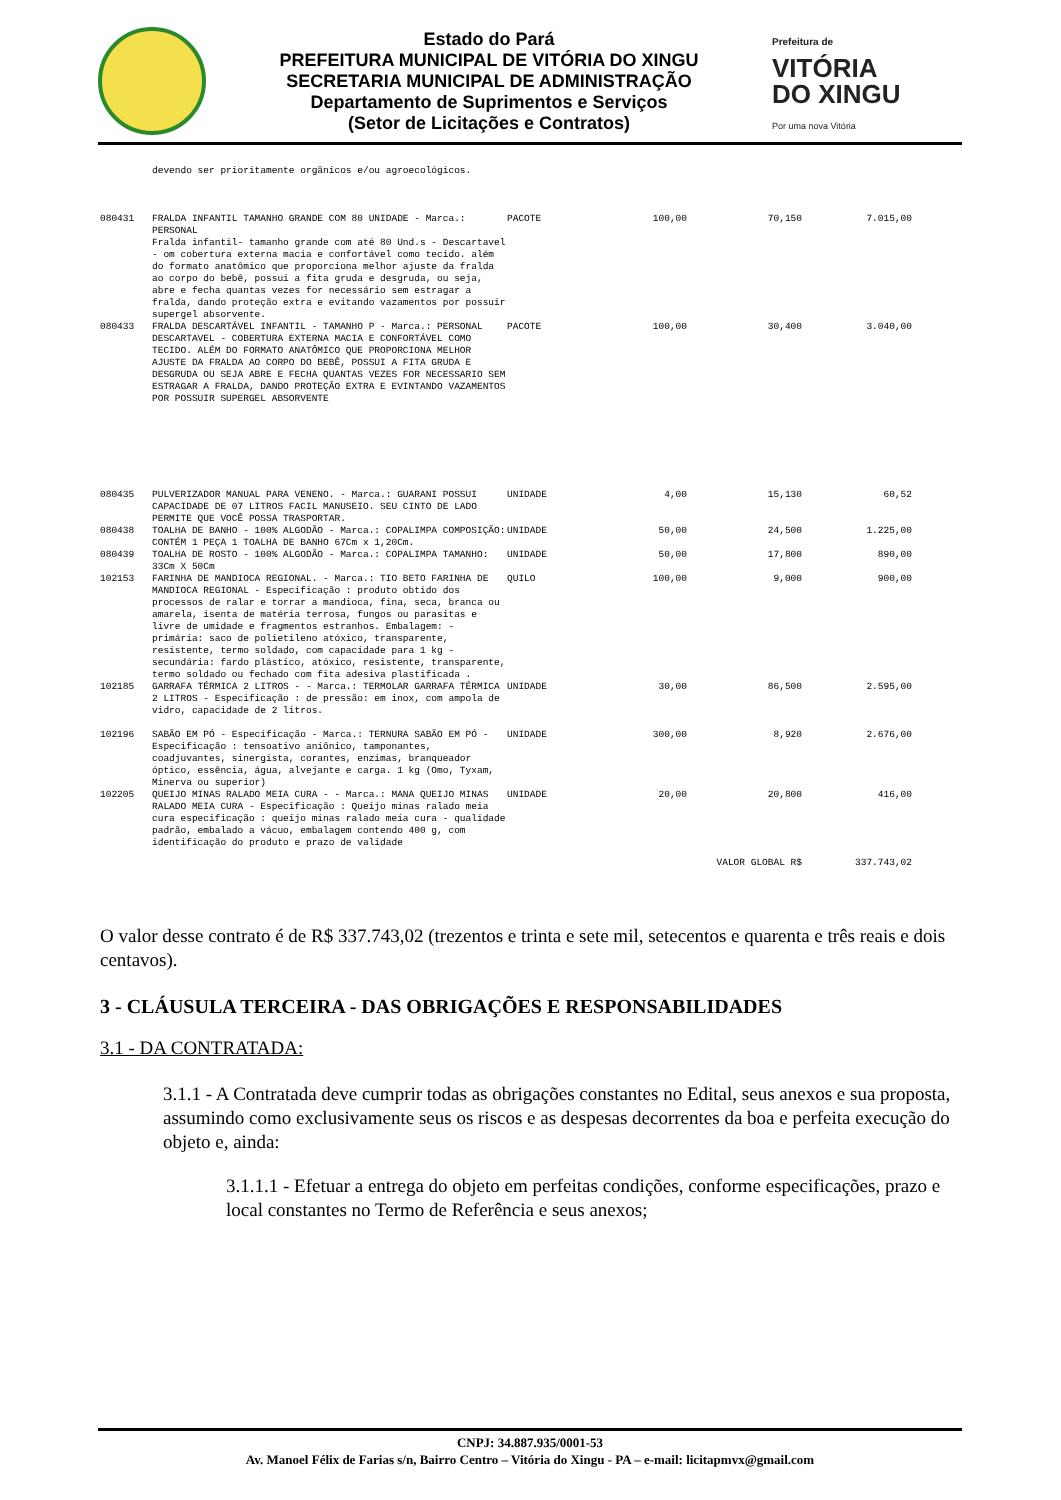Estado do Pará
PREFEITURA MUNICIPAL DE VITÓRIA DO XINGU
SECRETARIA MUNICIPAL DE ADMINISTRAÇÃO
Departamento de Suprimentos e Serviços
(Setor de Licitações e Contratos)
Prefeitura de
VITÓRIA
DO XINGU
Por uma nova Vitória
| | devendo ser prioritamente orgânicos e/ou agroecológicos. | | | | |
| 080431 | FRALDA INFANTIL TAMANHO GRANDE COM 80 UNIDADE - Marca.: PERSONAL Fralda infantil- tamanho grande com até 80 Und.s - Descartavel - om cobertura externa macia e confortável como tecido. além do formato anatômico que proporciona melhor ajuste da fralda ao corpo do bebê, possui a fita gruda e desgruda, ou seja, abre e fecha quantas vezes for necessário sem estragar a fralda, dando proteção extra e evitando vazamentos por possuir supergel absorvente. | PACOTE | 100,00 | 70,150 | 7.015,00 |
| 080433 | FRALDA DESCARTÁVEL INFANTIL - TAMANHO P - Marca.: PERSONAL DESCARTAVEL - COBERTURA EXTERNA MACIA E CONFORTÁVEL COMO TECIDO. ALÉM DO FORMATO ANATÔMICO QUE PROPORCIONA MELHOR AJUSTE DA FRALDA AO CORPO DO BEBÊ, POSSUI A FITA GRUDA E DESGRUDA OU SEJA ABRE E FECHA QUANTAS VEZES FOR NECESSARIO SEM ESTRAGAR A FRALDA, DANDO PROTEÇÃO EXTRA E EVINTANDO VAZAMENTOS POR POSSUIR SUPERGEL ABSORVENTE | PACOTE | 100,00 | 30,400 | 3.040,00 |
| 080435 | PULVERIZADOR MANUAL PARA VENENO. - Marca.: GUARANI POSSUI CAPACIDADE DE 07 LITROS FACIL MANUSEIO. SEU CINTO DE LADO PERMITE QUE VOCÊ POSSA TRASPORTAR. | UNIDADE | 4,00 | 15,130 | 60,52 |
| 080438 | TOALHA DE BANHO - 100% ALGODÃO - Marca.: COPALIMPA COMPOSIÇÃO: CONTÉM 1 PEÇA 1 TOALHA DE BANHO 67Cm x 1,20Cm. | UNIDADE | 50,00 | 24,500 | 1.225,00 |
| 080439 | TOALHA DE ROSTO - 100% ALGODÃO - Marca.: COPALIMPA TAMANHO: 33Cm X 50Cm | UNIDADE | 50,00 | 17,800 | 890,00 |
| 102153 | FARINHA DE MANDIOCA REGIONAL. - Marca.: TIO BETO FARINHA DE MANDIOCA REGIONAL - Especificação : produto obtido dos processos de ralar e torrar a mandioca, fina, seca, branca ou amarela, isenta de matéria terrosa, fungos ou parasitas e livre de umidade e fragmentos estranhos. Embalagem: - primária: saco de polietileno atóxico, transparente, resistente, termo soldado, com capacidade para 1 kg - secundária: fardo plástico, atóxico, resistente, transparente, termo soldado ou fechado com fita adesiva plastificada . | QUILO | 100,00 | 9,000 | 900,00 |
| 102185 | GARRAFA TÉRMICA 2 LITROS - - Marca.: TERMOLAR GARRAFA TÉRMICA 2 LITROS - Especificação : de pressão: em inox, com ampola de vidro, capacidade de 2 litros. | UNIDADE | 30,00 | 86,500 | 2.595,00 |
| 102196 | SABÃO EM PÓ - Especificação - Marca.: TERNURA SABÃO EM PÓ - Especificação : tensoativo aniônico, tamponantes, coadjuvantes, sinergista, corantes, enzimas, branqueador óptico, essência, água, alvejante e carga. 1 kg (Omo, Tyxam, Minerva ou superior) | UNIDADE | 300,00 | 8,920 | 2.676,00 |
| 102205 | QUEIJO MINAS RALADO MEIA CURA - - Marca.: MANA QUEIJO MINAS RALADO MEIA CURA - Especificação : Queijo minas ralado meia cura especificação : queijo minas ralado meia cura - qualidade padrão, embalado a vácuo, embalagem contendo 400 g, com identificação do produto e prazo de validade | UNIDADE | 20,00 | 20,800 | 416,00 |
| | | | | VALOR GLOBAL R$ | 337.743,02 |
O valor desse contrato é de R$ 337.743,02 (trezentos e trinta e sete mil, setecentos e quarenta e três reais e dois centavos).
3 - CLÁUSULA TERCEIRA - DAS OBRIGAÇÕES E RESPONSABILIDADES
3.1 - DA CONTRATADA:
3.1.1 - A Contratada deve cumprir todas as obrigações constantes no Edital, seus anexos e sua proposta, assumindo como exclusivamente seus os riscos e as despesas decorrentes da boa e perfeita execução do objeto e, ainda:
3.1.1.1 - Efetuar a entrega do objeto em perfeitas condições, conforme especificações, prazo e local constantes no Termo de Referência e seus anexos;
CNPJ: 34.887.935/0001-53
Av. Manoel Félix de Farias s/n, Bairro Centro – Vitória do Xingu - PA – e-mail: licitapmvx@gmail.com